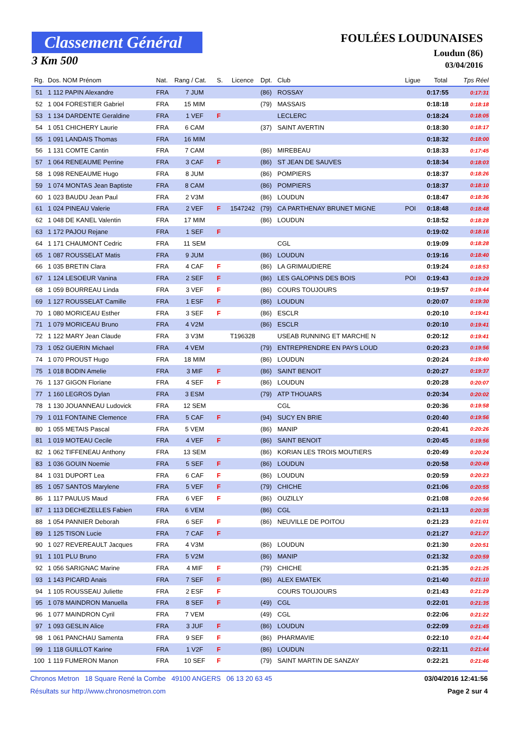Classement Général
3 Km 500
FOULÉES LOUDUNAISES
Loudun (86)
03/04/2016
| Rg. | Dos. NOM Prénom | Nat. | Rang / Cat. | S. | Licence | Dpt. | Club | Ligue | Total | Tps Réel |
| --- | --- | --- | --- | --- | --- | --- | --- | --- | --- | --- |
| 51 | 1 112 PAPIN Alexandre | FRA | 7 JUM | | | (86) | ROSSAY | | 0:17:55 | 0:17:31 |
| 52 | 1 004 FORESTIER Gabriel | FRA | 15 MIM | | | (79) | MASSAIS | | 0:18:18 | 0:18:18 |
| 53 | 1 134 DARDENTE Geraldine | FRA | 1 VEF | F | | | LECLERC | | 0:18:24 | 0:18:05 |
| 54 | 1 051 CHICHERY Laurie | FRA | 6 CAM | | | (37) | SAINT AVERTIN | | 0:18:30 | 0:18:17 |
| 55 | 1 091 LANDAIS Thomas | FRA | 16 MIM | | | | | | 0:18:32 | 0:18:00 |
| 56 | 1 131 COMTE Cantin | FRA | 7 CAM | | | (86) | MIREBEAU | | 0:18:33 | 0:17:45 |
| 57 | 1 064 RENEAUME Perrine | FRA | 3 CAF | F | | (86) | ST JEAN DE SAUVES | | 0:18:34 | 0:18:03 |
| 58 | 1 098 RENEAUME Hugo | FRA | 8 JUM | | | (86) | POMPIERS | | 0:18:37 | 0:18:26 |
| 59 | 1 074 MONTAS Jean Baptiste | FRA | 8 CAM | | | (86) | POMPIERS | | 0:18:37 | 0:18:10 |
| 60 | 1 023 BAUDU Jean Paul | FRA | 2 V3M | | | (86) | LOUDUN | | 0:18:47 | 0:18:36 |
| 61 | 1 024 PINEAU Valerie | FRA | 2 VEF | F | 1547242 | (79) | CA PARTHENAY BRUNET MIGNE | POI | 0:18:48 | 0:18:48 |
| 62 | 1 048 DE KANEL Valentin | FRA | 17 MIM | | | (86) | LOUDUN | | 0:18:52 | 0:18:28 |
| 63 | 1 172 PAJOU Rejane | FRA | 1 SEF | F | | | | | 0:19:02 | 0:18:16 |
| 64 | 1 171 CHAUMONT Cedric | FRA | 11 SEM | | | | CGL | | 0:19:09 | 0:18:28 |
| 65 | 1 087 ROUSSELAT Matis | FRA | 9 JUM | | | (86) | LOUDUN | | 0:19:16 | 0:18:40 |
| 66 | 1 035 BRETIN Clara | FRA | 4 CAF | F | | (86) | LA GRIMAUDIERE | | 0:19:24 | 0:18:53 |
| 67 | 1 124 LESOEUR Vanina | FRA | 2 SEF | F | | (86) | LES GALOPINS DES BOIS | POI | 0:19:43 | 0:19:29 |
| 68 | 1 059 BOURREAU Linda | FRA | 3 VEF | F | | (86) | COURS TOUJOURS | | 0:19:57 | 0:19:44 |
| 69 | 1 127 ROUSSELAT Camille | FRA | 1 ESF | F | | (86) | LOUDUN | | 0:20:07 | 0:19:30 |
| 70 | 1 080 MORICEAU Esther | FRA | 3 SEF | F | | (86) | ESCLR | | 0:20:10 | 0:19:41 |
| 71 | 1 079 MORICEAU Bruno | FRA | 4 V2M | | | (86) | ESCLR | | 0:20:10 | 0:19:41 |
| 72 | 1 122 MARY Jean Claude | FRA | 3 V3M | | T196328 | | USEAB RUNNING ET MARCHE N | | 0:20:12 | 0:19:41 |
| 73 | 1 052 GUERIN Michael | FRA | 4 VEM | | | (79) | ENTREPRENDRE EN PAYS LOUD | | 0:20:23 | 0:19:56 |
| 74 | 1 070 PROUST Hugo | FRA | 18 MIM | | | (86) | LOUDUN | | 0:20:24 | 0:19:40 |
| 75 | 1 018 BODIN Amelie | FRA | 3 MIF | F | | (86) | SAINT BENOIT | | 0:20:27 | 0:19:37 |
| 76 | 1 137 GIGON Floriane | FRA | 4 SEF | F | | (86) | LOUDUN | | 0:20:28 | 0:20:07 |
| 77 | 1 160 LEGROS Dylan | FRA | 3 ESM | | | (79) | ATP THOUARS | | 0:20:34 | 0:20:02 |
| 78 | 1 130 JOUANNEAU Ludovick | FRA | 12 SEM | | | | CGL | | 0:20:36 | 0:19:58 |
| 79 | 1 011 FONTAINE Clemence | FRA | 5 CAF | F | | (94) | SUCY EN BRIE | | 0:20:40 | 0:19:56 |
| 80 | 1 055 METAIS Pascal | FRA | 5 VEM | | | (86) | MANIP | | 0:20:41 | 0:20:26 |
| 81 | 1 019 MOTEAU Cecile | FRA | 4 VEF | F | | (86) | SAINT BENOIT | | 0:20:45 | 0:19:56 |
| 82 | 1 062 TIFFENEAU Anthony | FRA | 13 SEM | | | (86) | KORIAN LES TROIS MOUTIERS | | 0:20:49 | 0:20:24 |
| 83 | 1 036 GOUIN Noemie | FRA | 5 SEF | F | | (86) | LOUDUN | | 0:20:58 | 0:20:49 |
| 84 | 1 031 DUPORT Lea | FRA | 6 CAF | F | | (86) | LOUDUN | | 0:20:59 | 0:20:23 |
| 85 | 1 057 SANTOS Marylene | FRA | 5 VEF | F | | (79) | CHICHE | | 0:21:06 | 0:20:55 |
| 86 | 1 117 PAULUS Maud | FRA | 6 VEF | F | | (86) | OUZILLY | | 0:21:08 | 0:20:56 |
| 87 | 1 113 DECHEZELLES Fabien | FRA | 6 VEM | | | (86) | CGL | | 0:21:13 | 0:20:35 |
| 88 | 1 054 PANNIER Deborah | FRA | 6 SEF | F | | (86) | NEUVILLE DE POITOU | | 0:21:23 | 0:21:01 |
| 89 | 1 125 TISON Lucie | FRA | 7 CAF | F | | | | | 0:21:27 | 0:21:27 |
| 90 | 1 027 REVEREAULT Jacques | FRA | 4 V3M | | | (86) | LOUDUN | | 0:21:30 | 0:20:51 |
| 91 | 1 101 PLU Bruno | FRA | 5 V2M | | | (86) | MANIP | | 0:21:32 | 0:20:59 |
| 92 | 1 056 SARIGNAC Marine | FRA | 4 MIF | F | | (79) | CHICHE | | 0:21:35 | 0:21:25 |
| 93 | 1 143 PICARD Anais | FRA | 7 SEF | F | | (86) | ALEX EMATEK | | 0:21:40 | 0:21:10 |
| 94 | 1 105 ROUSSEAU Juliette | FRA | 2 ESF | F | | | COURS TOUJOURS | | 0:21:43 | 0:21:29 |
| 95 | 1 078 MAINDRON Manuella | FRA | 8 SEF | F | | (49) | CGL | | 0:22:01 | 0:21:35 |
| 96 | 1 077 MAINDRON Cyril | FRA | 7 VEM | | | (49) | CGL | | 0:22:06 | 0:21:22 |
| 97 | 1 093 GESLIN Alice | FRA | 3 JUF | F | | (86) | LOUDUN | | 0:22:09 | 0:21:45 |
| 98 | 1 061 PANCHAU Samenta | FRA | 9 SEF | F | | (86) | PHARMAVIE | | 0:22:10 | 0:21:44 |
| 99 | 1 118 GUILLOT Karine | FRA | 1 V2F | F | | (86) | LOUDUN | | 0:22:11 | 0:21:44 |
| 100 | 1 119 FUMERON Manon | FRA | 10 SEF | F | | (79) | SAINT MARTIN DE SANZAY | | 0:22:21 | 0:21:46 |
Chronos Metron 18 Square René la Combe 49100 ANGERS 06 13 20 63 45 03/04/2016 12:41:56
Résultats sur http://www.chronosmetron.com Page 2 sur 4